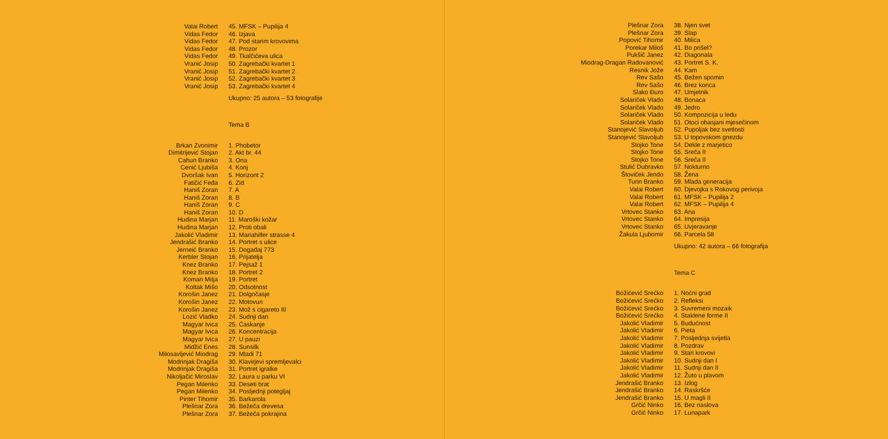| Valai Robert | 45. MFSK – Pupilija 4 |
| Vidas Fedor | 46. Izjava |
| Vidas Fedor | 47. Pod starim krovovima |
| Vidas Fedor | 48. Prozor |
| Vidas Fedor | 49. Tkalčićeva ulica |
| Vranić Josip | 50. Zagrebački kvartet 1 |
| Vranić Josip | 51. Zagrebački kvartet 2 |
| Vranić Josip | 52. Zagrebački kvartet 3 |
| Vranić Josip | 53. Zagrebački kvartet 4 |
| | Ukupno: 25 autora – 53 fotografije |
| | Tema B |
| Brkan Zvonimir | 1. Phobetor |
| Dimitrijević Stojan | 2. Akt br. 44 |
| Cahun Branko | 3. Ona |
| Cenić Ljubiša | 4. Konj |
| Dvoršak Ivan | 5. Horizont 2 |
| Fatičić Feđa | 6. Zid |
| Haniš Zoran | 7. A |
| Haniš Zoran | 8. B |
| Haniš Zoran | 9. C |
| Haniš Zoran | 10. D |
| Hudina Marjan | 11. Maroški kožar |
| Hudina Marjan | 12. Proti obali |
| Jakolić Vladimir | 13. Mariahilfer strasse 4 |
| Jendrašić Branko | 14. Portret s ulice |
| Jerneić Branko | 15. Događaj 773 |
| Kerbler Stojan | 16. Prijatelja |
| Knez Branko | 17. Pejsaž 1 |
| Knez Branko | 18. Portret 2 |
| Koman Mitja | 19. Portret |
| Koltak Mišo | 20. Odsotnost |
| Korošin Janez | 21. Dolgočasje |
| Korošin Janez | 22. Motovun |
| Korošin Janez | 23. Mož s cigareto III |
| Lozić Vladko | 24. Sudnji dan |
| Magyar Ivica | 25. Ćaskanje |
| Magyar Ivica | 26. Koncentracija |
| Magyar Ivica | 27. U pauzi |
| Midžić Enes | 28. Sunsilk |
| Milosavljević Miodrag | 29. Mladi 71 |
| Modrinjak Dragiša | 30. Klavirjevi spremljevalci |
| Modrinjak Dragiša | 31. Portret igralke |
| Nikoljačić Miroslav | 32. Laura u parku VI |
| Pegan Milenko | 33. Deseti brat |
| Pegan Milenko | 34. Posljednji potegljaj |
| Pinter Tihomir | 35. Barkarola |
| Plešnar Zora | 36. Bežeča drevesa |
| Plešnar Zora | 37. Bežeča pokrajina |
| Plešnar Zora | 38. Njen svet |
| Plešnar Zora | 39. Slap |
| Popović Tihomir | 40. Milica |
| Porekar Miloš | 41. Bo prišel? |
| Pukšič Janez | 42. Diagonala |
| Miodrag-Dragan Radovanović | 43. Portret S. K. |
| Resnik Jože | 44. Kam |
| Rev Sašo | 45. Bežen spomin |
| Rev Sašo | 46. Brez konca |
| Slako Đuro | 47. Umjetnik |
| Solariček Vlado | 48. Bonaca |
| Solariček Vlado | 49. Jedro |
| Solariček Vlado | 50. Kompozicija u ledu |
| Solariček Vlado | 51. Otoci obasjani mjesečinom |
| Stanojević Slavoljub | 52. Pupoljak bez svetlosti |
| Stanojević Slavoljub | 53. U topovskom gnezdu |
| Stojko Tone | 54. Dekle z marjetico |
| Stojko Tone | 55. Sreča II |
| Stojko Tone | 56. Sreča II |
| Stulić Dubravko | 57. Nokturno |
| Štoviček Jendo | 58. Žena |
| Turin Branko | 59. Mlada generacija |
| Valai Robert | 60. Djevojka s Rokovog perivoja |
| Valai Robert | 61. MFSK – Pupilija 2 |
| Valai Robert | 62. MFSK – Pupilija 4 |
| Vrtovec Stanko | 63. Ana |
| Vrtovec Stanko | 64. Impresija |
| Vrtovec Stanko | 65. Uvjeravanje |
| Žakula Ljubomir | 66. Parcela 58 |
| | Ukupno: 42 autora – 66 fotografija |
| | Tema C |
| Božićević Srećko | 1. Noćni grad |
| Božićević Srećko | 2. Refleksi |
| Božićević Srećko | 3. Suvremeni mozaik |
| Božićević Srećko | 4. Staklene forme II |
| Jakolić Vladimir | 5. Budućnost |
| Jakolić Vladimir | 6. Pieta |
| Jakolić Vladimir | 7. Posljednja svijetla |
| Jakolić Vladimir | 8. Pozdrav |
| Jakolić Vladimir | 9. Stari krovovi |
| Jakolić Vladimir | 10. Sudnji dan I |
| Jakolić Vladimir | 11. Sudnji dan II |
| Jakolić Vladimir | 12. Žuto u plavom |
| Jendrašić Branko | 13. Izlog |
| Jendrašić Branko | 14. Raskršće |
| Jendrašić Branko | 15. U magli II |
| Grčić Ninko | 16. Bez naslova |
| Grčić Ninko | 17. Lunapark |